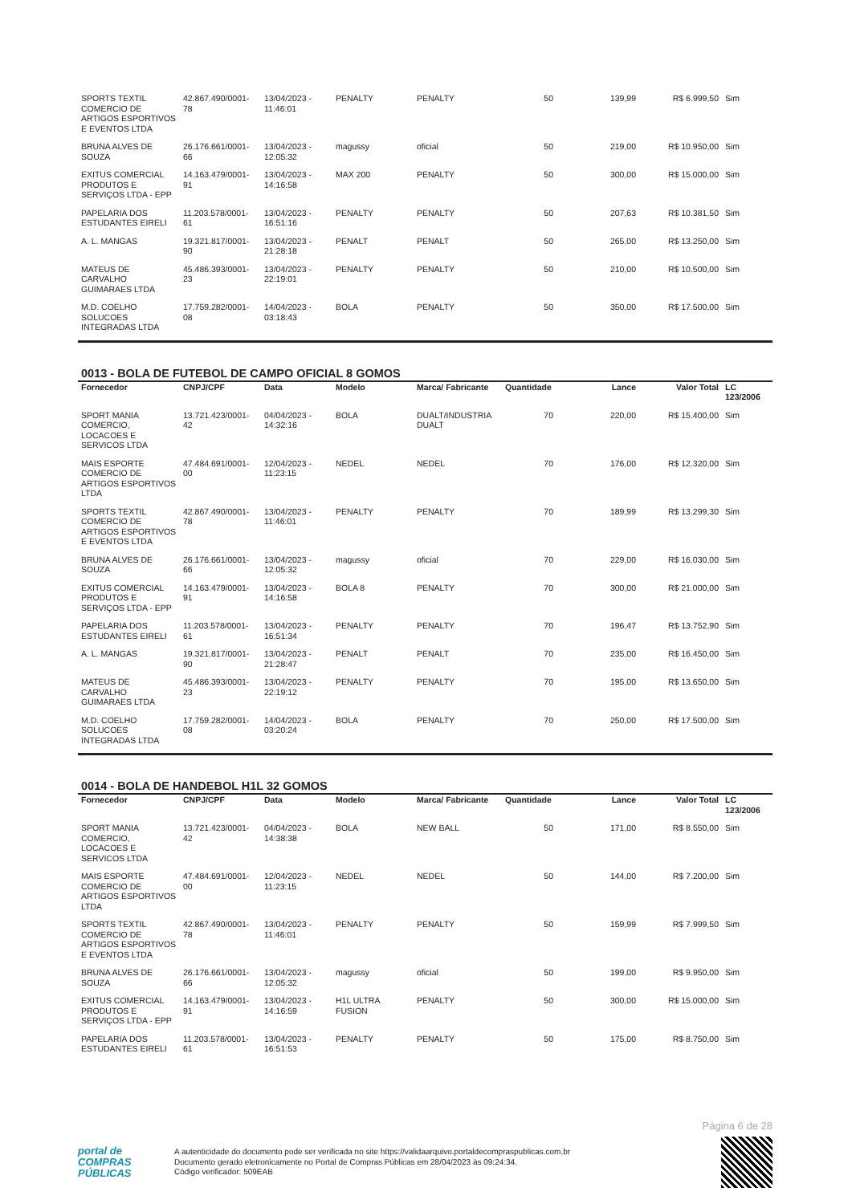| SPORTS TEXTIL COMERCIO DE ARTIGOS ESPORTIVOS E EVENTOS LTDA | 42.867.490/0001-78 | 13/04/2023 - 11:46:01 | PENALTY | PENALTY | 50 | 139,99 | R$ 6.999,50 | Sim |
| BRUNA ALVES DE SOUZA | 26.176.661/0001-66 | 13/04/2023 - 12:05:32 | magussy | oficial | 50 | 219,00 | R$ 10.950,00 | Sim |
| EXITUS COMERCIAL PRODUTOS E SERVIÇOS LTDA - EPP | 14.163.479/0001-91 | 13/04/2023 - 14:16:58 | MAX 200 | PENALTY | 50 | 300,00 | R$ 15.000,00 | Sim |
| PAPELARIA DOS ESTUDANTES EIRELI | 11.203.578/0001-61 | 13/04/2023 - 16:51:16 | PENALTY | PENALTY | 50 | 207,63 | R$ 10.381,50 | Sim |
| A. L. MANGAS | 19.321.817/0001-90 | 13/04/2023 - 21:28:18 | PENALT | PENALT | 50 | 265,00 | R$ 13.250,00 | Sim |
| MATEUS DE CARVALHO GUIMARAES LTDA | 45.486.393/0001-23 | 13/04/2023 - 22:19:01 | PENALTY | PENALTY | 50 | 210,00 | R$ 10.500,00 | Sim |
| M.D. COELHO SOLUCOES INTEGRADAS LTDA | 17.759.282/0001-08 | 14/04/2023 - 03:18:43 | BOLA | PENALTY | 50 | 350,00 | R$ 17.500,00 | Sim |
0013 - BOLA DE FUTEBOL DE CAMPO OFICIAL 8 GOMOS
| Fornecedor | CNPJ/CPF | Data | Modelo | Marca/ Fabricante | Quantidade | Lance | Valor Total | LC 123/2006 |
| --- | --- | --- | --- | --- | --- | --- | --- | --- |
| SPORT MANIA COMERCIO, LOCACOES E SERVICOS LTDA | 13.721.423/0001-42 | 04/04/2023 - 14:32:16 | BOLA | DUALT/INDUSTRIA DUALT | 70 | 220,00 | R$ 15.400,00 | Sim |
| MAIS ESPORTE COMERCIO DE ARTIGOS ESPORTIVOS LTDA | 47.484.691/0001-00 | 12/04/2023 - 11:23:15 | NEDEL | NEDEL | 70 | 176,00 | R$ 12.320,00 | Sim |
| SPORTS TEXTIL COMERCIO DE ARTIGOS ESPORTIVOS E EVENTOS LTDA | 42.867.490/0001-78 | 13/04/2023 - 11:46:01 | PENALTY | PENALTY | 70 | 189,99 | R$ 13.299,30 | Sim |
| BRUNA ALVES DE SOUZA | 26.176.661/0001-66 | 13/04/2023 - 12:05:32 | magussy | oficial | 70 | 229,00 | R$ 16.030,00 | Sim |
| EXITUS COMERCIAL PRODUTOS E SERVIÇOS LTDA - EPP | 14.163.479/0001-91 | 13/04/2023 - 14:16:58 | BOLA 8 | PENALTY | 70 | 300,00 | R$ 21.000,00 | Sim |
| PAPELARIA DOS ESTUDANTES EIRELI | 11.203.578/0001-61 | 13/04/2023 - 16:51:34 | PENALTY | PENALTY | 70 | 196,47 | R$ 13.752,90 | Sim |
| A. L. MANGAS | 19.321.817/0001-90 | 13/04/2023 - 21:28:47 | PENALT | PENALT | 70 | 235,00 | R$ 16.450,00 | Sim |
| MATEUS DE CARVALHO GUIMARAES LTDA | 45.486.393/0001-23 | 13/04/2023 - 22:19:12 | PENALTY | PENALTY | 70 | 195,00 | R$ 13.650,00 | Sim |
| M.D. COELHO SOLUCOES INTEGRADAS LTDA | 17.759.282/0001-08 | 14/04/2023 - 03:20:24 | BOLA | PENALTY | 70 | 250,00 | R$ 17.500,00 | Sim |
0014 - BOLA DE HANDEBOL H1L 32 GOMOS
| Fornecedor | CNPJ/CPF | Data | Modelo | Marca/ Fabricante | Quantidade | Lance | Valor Total | LC 123/2006 |
| --- | --- | --- | --- | --- | --- | --- | --- | --- |
| SPORT MANIA COMERCIO, LOCACOES E SERVICOS LTDA | 13.721.423/0001-42 | 04/04/2023 - 14:38:38 | BOLA | NEW BALL | 50 | 171,00 | R$ 8.550,00 | Sim |
| MAIS ESPORTE COMERCIO DE ARTIGOS ESPORTIVOS LTDA | 47.484.691/0001-00 | 12/04/2023 - 11:23:15 | NEDEL | NEDEL | 50 | 144,00 | R$ 7.200,00 | Sim |
| SPORTS TEXTIL COMERCIO DE ARTIGOS ESPORTIVOS E EVENTOS LTDA | 42.867.490/0001-78 | 13/04/2023 - 11:46:01 | PENALTY | PENALTY | 50 | 159,99 | R$ 7.999,50 | Sim |
| BRUNA ALVES DE SOUZA | 26.176.661/0001-66 | 13/04/2023 - 12:05:32 | magussy | oficial | 50 | 199,00 | R$ 9.950,00 | Sim |
| EXITUS COMERCIAL PRODUTOS E SERVIÇOS LTDA - EPP | 14.163.479/0001-91 | 13/04/2023 - 14:16:59 | H1L ULTRA FUSION | PENALTY | 50 | 300,00 | R$ 15.000,00 | Sim |
| PAPELARIA DOS ESTUDANTES EIRELI | 11.203.578/0001-61 | 13/04/2023 - 16:51:53 | PENALTY | PENALTY | 50 | 175,00 | R$ 8.750,00 | Sim |
Página 6 de 28
portal de
COMPRAS
PÚBLICAS
A autenticidade do documento pode ser verificada no site https://validaarquivo.portaldecompraspublicas.com.br
Documento gerado eletronicamente no Portal de Compras Públicas em 28/04/2023 às 09:24:34.
Código verificador: 509EAB